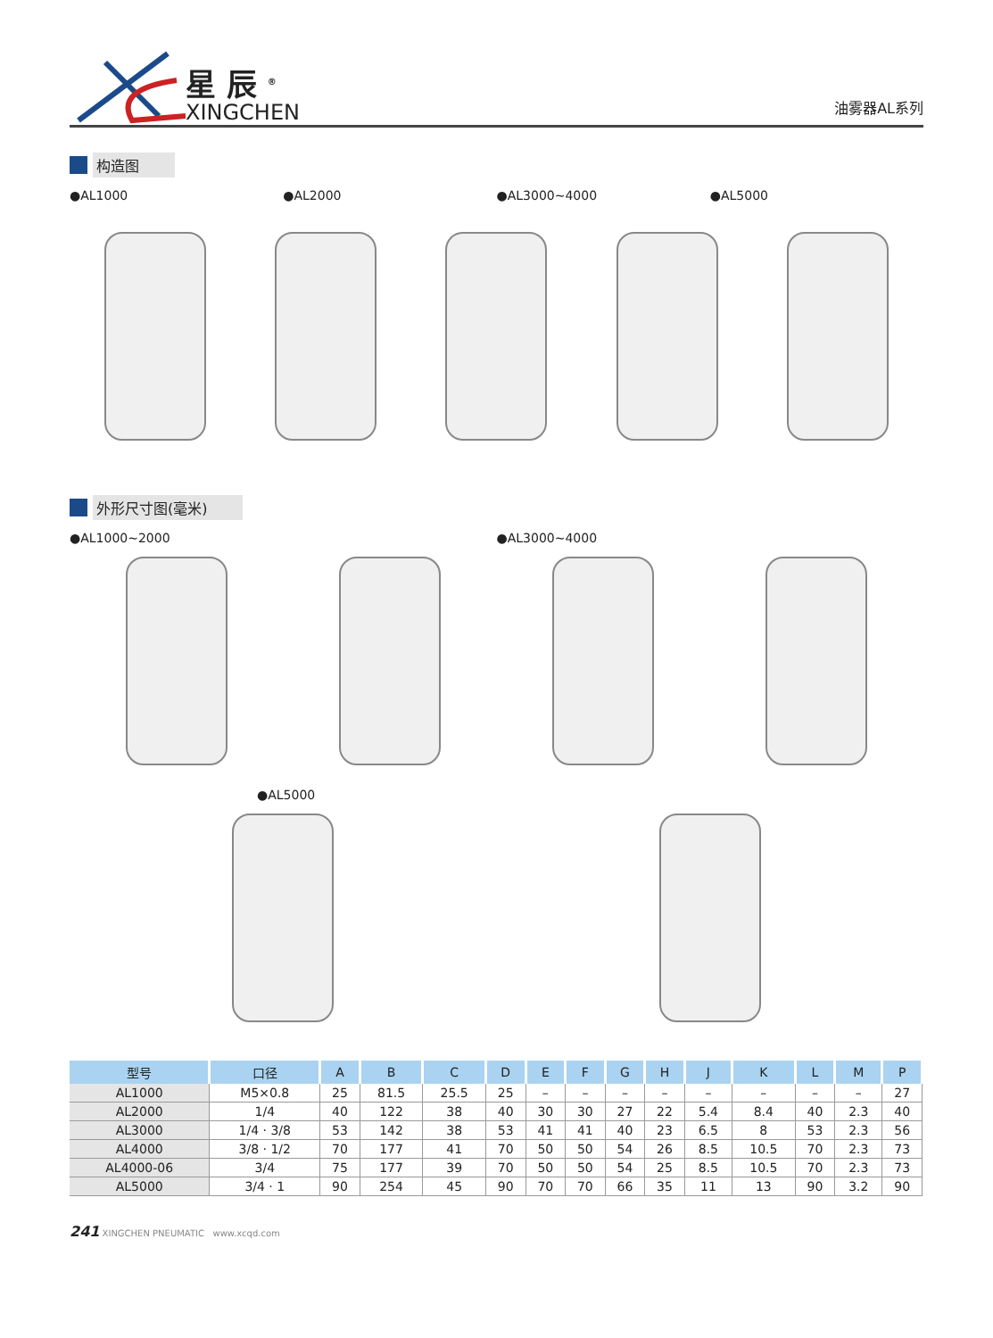星 辰 <sup>®</sup>
XINGCHEN
油雾器AL系列
构造图
●AL1000 ●AL2000 ●AL3000~4000 ●AL5000
外形尺寸图(毫米)
●AL1000~2000 ●AL3000~4000
●AL5000
| 型号 | 口径 | A | B | C | D | E | F | G | H | J | K | L | M | P |
| --- | --- | --- | --- | --- | --- | --- | --- | --- | --- | --- | --- | --- | --- | --- |
| AL1000 | M5×0.8 | 25 | 81.5 | 25.5 | 25 | – | – | – | – | – | – | – | – | 27 |
| AL2000 | 1/4 | 40 | 122 | 38 | 40 | 30 | 30 | 27 | 22 | 5.4 | 8.4 | 40 | 2.3 | 40 |
| AL3000 | 1/4 · 3/8 | 53 | 142 | 38 | 53 | 41 | 41 | 40 | 23 | 6.5 | 8 | 53 | 2.3 | 56 |
| AL4000 | 3/8 · 1/2 | 70 | 177 | 41 | 70 | 50 | 50 | 54 | 26 | 8.5 | 10.5 | 70 | 2.3 | 73 |
| AL4000-06 | 3/4 | 75 | 177 | 39 | 70 | 50 | 50 | 54 | 25 | 8.5 | 10.5 | 70 | 2.3 | 73 |
| AL5000 | 3/4 · 1 | 90 | 254 | 45 | 90 | 70 | 70 | 66 | 35 | 11 | 13 | 90 | 3.2 | 90 |
241 XINGCHEN PNEUMATIC www.xcqd.com